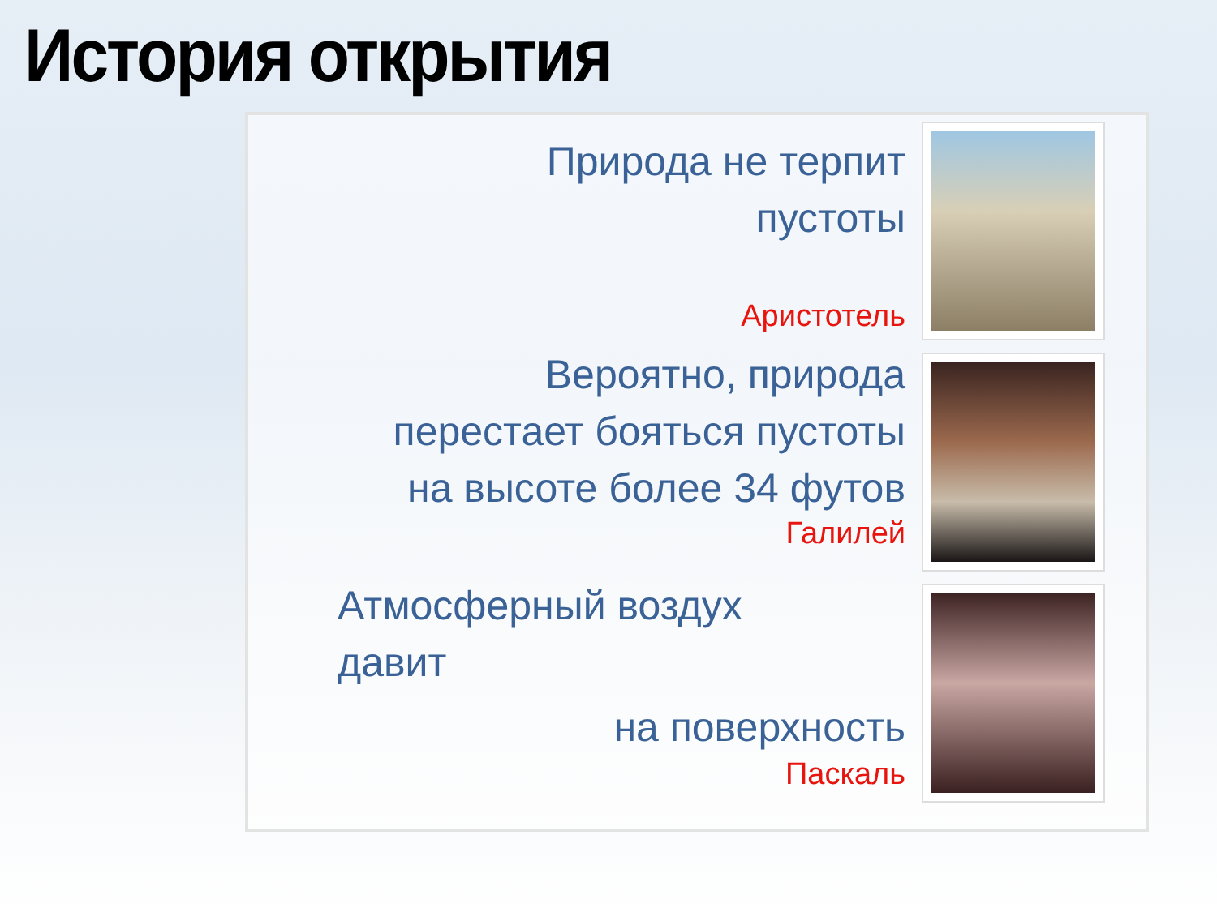История открытия
Природа не терпит
пустоты
Аристотель
Вероятно, природа
перестает бояться пустоты
на высоте более 34 футов
Галилей
Атмосферный воздух
давит
на поверхность
Паскаль